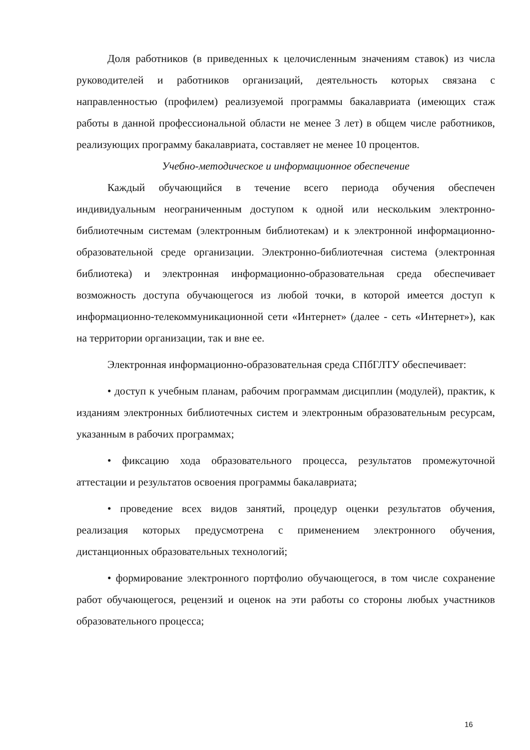Доля работников (в приведенных к целочисленным значениям ставок) из числа руководителей и работников организаций, деятельность которых связана с направленностью (профилем) реализуемой программы бакалавриата (имеющих стаж работы в данной профессиональной области не менее 3 лет) в общем числе работников, реализующих программу бакалавриата, составляет не менее 10 процентов.
Учебно-методическое и информационное обеспечение
Каждый обучающийся в течение всего периода обучения обеспечен индивидуальным неограниченным доступом к одной или нескольким электронно-библиотечным системам (электронным библиотекам) и к электронной информационно-образовательной среде организации. Электронно-библиотечная система (электронная библиотека) и электронная информационно-образовательная среда обеспечивает возможность доступа обучающегося из любой точки, в которой имеется доступ к информационно-телекоммуникационной сети «Интернет» (далее - сеть «Интернет»), как на территории организации, так и вне ее.
Электронная информационно-образовательная среда СПбГЛТУ обеспечивает:
• доступ к учебным планам, рабочим программам дисциплин (модулей), практик, к изданиям электронных библиотечных систем и электронным образовательным ресурсам, указанным в рабочих программах;
• фиксацию хода образовательного процесса, результатов промежуточной аттестации и результатов освоения программы бакалавриата;
• проведение всех видов занятий, процедур оценки результатов обучения, реализация которых предусмотрена с применением электронного обучения, дистанционных образовательных технологий;
• формирование электронного портфолио обучающегося, в том числе сохранение работ обучающегося, рецензий и оценок на эти работы со стороны любых участников образовательного процесса;
16